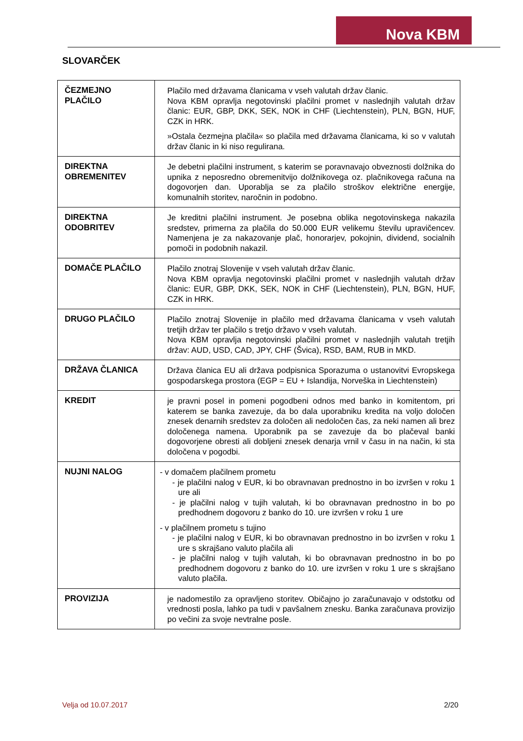Nova KBM
SLOVARČEK
| ČEZMEJNO PLAČILO | Plačilo med državama članicama v vseh valutah držav članic. Nova KBM opravlja negotovinski plačilni promet v naslednjih valutah držav članic: EUR, GBP, DKK, SEK, NOK in CHF (Liechtenstein), PLN, BGN, HUF, CZK in HRK. »Ostala čezmejna plačila« so plačila med državama članicama, ki so v valutah držav članic in ki niso regulirana. |
| DIREKTNA OBREMENITEV | Je debetni plačilni instrument, s katerim se poravnavajo obveznosti dolžnika do upnika z neposredno obremenitvijo dolžnikovega oz. plačnikovega računa na dogovorjen dan. Uporablja se za plačilo stroškov električne energije, komunalnih storitev, naročnin in podobno. |
| DIREKTNA ODOBRITEV | Je kreditni plačilni instrument. Je posebna oblika negotovinskega nakazila sredstev, primerna za plačila do 50.000 EUR velikemu številu upravičencev. Namenjena je za nakazovanje plač, honorarjev, pokojnin, dividend, socialnih pomoči in podobnih nakazil. |
| DOMAČE PLAČILO | Plačilo znotraj Slovenije v vseh valutah držav članic. Nova KBM opravlja negotovinski plačilni promet v naslednjih valutah držav članic: EUR, GBP, DKK, SEK, NOK in CHF (Liechtenstein), PLN, BGN, HUF, CZK in HRK. |
| DRUGO PLAČILO | Plačilo znotraj Slovenije in plačilo med državama članicama v vseh valutah tretjih držav ter plačilo s tretjo državo v vseh valutah. Nova KBM opravlja negotovinski plačilni promet v naslednjih valutah tretjih držav: AUD, USD, CAD, JPY, CHF (Švica), RSD, BAM, RUB in MKD. |
| DRŽAVA ČLANICA | Država članica EU ali država podpisnica Sporazuma o ustanovitvi Evropskega gospodarskega prostora (EGP = EU + Islandija, Norveška in Liechtenstein) |
| KREDIT | je pravni posel in pomeni pogodbeni odnos med banko in komitentom, pri katerem se banka zavezuje, da bo dala uporabniku kredita na voljo določen znesek denarnih sredstev za določen ali nedoločen čas, za neki namen ali brez določenega namena. Uporabnik pa se zavezuje da bo plačeval banki dogovorjene obresti ali dobljeni znesek denarja vrnil v času in na način, ki sta določena v pogodbi. |
| NUJNI NALOG | - v domačem plačilnem prometu - je plačilni nalog v EUR, ki bo obravnavan prednostno in bo izvršen v roku 1 ure ali - je plačilni nalog v tujih valutah, ki bo obravnavan prednostno in bo po predhodnem dogovoru z banko do 10. ure izvršen v roku 1 ure - v plačilnem prometu s tujino - je plačilni nalog v EUR, ki bo obravnavan prednostno in bo izvršen v roku 1 ure s skrajšano valuto plačila ali - je plačilni nalog v tujih valutah, ki bo obravnavan prednostno in bo po predhodnem dogovoru z banko do 10. ure izvršen v roku 1 ure s skrajšano valuto plačila. |
| PROVIZIJA | je nadomestilo za opravljeno storitev. Običajno jo zaračunavajo v odstotku od vrednosti posla, lahko pa tudi v pavšalnem znesku. Banka zaračunava provizijo po večini za svoje nevtralne posle. |
Velja od 10.07.2017 2/20